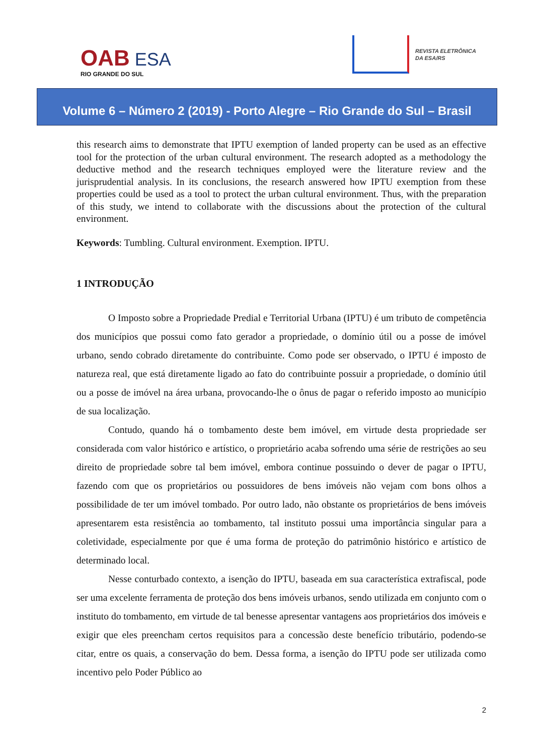OAB ESA
RIO GRANDE DO SUL
REVISTA ELETRÔNICA
DA ESA/RS
Volume 6 – Número 2 (2019) - Porto Alegre – Rio Grande do Sul – Brasil
this research aims to demonstrate that IPTU exemption of landed property can be used as an effective tool for the protection of the urban cultural environment. The research adopted as a methodology the deductive method and the research techniques employed were the literature review and the jurisprudential analysis. In its conclusions, the research answered how IPTU exemption from these properties could be used as a tool to protect the urban cultural environment. Thus, with the preparation of this study, we intend to collaborate with the discussions about the protection of the cultural environment.
Keywords: Tumbling. Cultural environment. Exemption. IPTU.
1 INTRODUÇÃO
O Imposto sobre a Propriedade Predial e Territorial Urbana (IPTU) é um tributo de competência dos municípios que possui como fato gerador a propriedade, o domínio útil ou a posse de imóvel urbano, sendo cobrado diretamente do contribuinte. Como pode ser observado, o IPTU é imposto de natureza real, que está diretamente ligado ao fato do contribuinte possuir a propriedade, o domínio útil ou a posse de imóvel na área urbana, provocando-lhe o ônus de pagar o referido imposto ao município de sua localização.
Contudo, quando há o tombamento deste bem imóvel, em virtude desta propriedade ser considerada com valor histórico e artístico, o proprietário acaba sofrendo uma série de restrições ao seu direito de propriedade sobre tal bem imóvel, embora continue possuindo o dever de pagar o IPTU, fazendo com que os proprietários ou possuidores de bens imóveis não vejam com bons olhos a possibilidade de ter um imóvel tombado. Por outro lado, não obstante os proprietários de bens imóveis apresentarem esta resistência ao tombamento, tal instituto possui uma importância singular para a coletividade, especialmente por que é uma forma de proteção do patrimônio histórico e artístico de determinado local.
Nesse conturbado contexto, a isenção do IPTU, baseada em sua característica extrafiscal, pode ser uma excelente ferramenta de proteção dos bens imóveis urbanos, sendo utilizada em conjunto com o instituto do tombamento, em virtude de tal benesse apresentar vantagens aos proprietários dos imóveis e exigir que eles preencham certos requisitos para a concessão deste benefício tributário, podendo-se citar, entre os quais, a conservação do bem. Dessa forma, a isenção do IPTU pode ser utilizada como incentivo pelo Poder Público ao
2